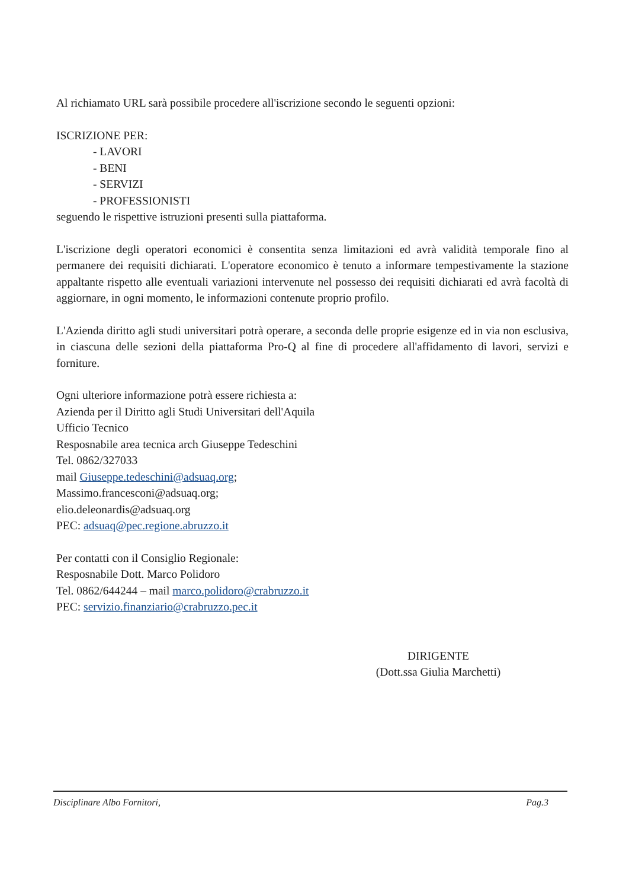Al richiamato URL sarà possibile procedere all'iscrizione secondo le seguenti opzioni:
ISCRIZIONE PER:
- LAVORI
- BENI
- SERVIZI
- PROFESSIONISTI
seguendo le rispettive istruzioni presenti sulla piattaforma.
L'iscrizione degli operatori economici è consentita senza limitazioni ed avrà validità temporale fino al permanere dei requisiti dichiarati. L'operatore economico è tenuto a informare tempestivamente la stazione appaltante rispetto alle eventuali variazioni intervenute nel possesso dei requisiti dichiarati ed avrà facoltà di aggiornare, in ogni momento, le informazioni contenute proprio profilo.
L'Azienda diritto agli studi universitari potrà operare, a seconda delle proprie esigenze ed in via non esclusiva, in ciascuna delle sezioni della piattaforma Pro-Q al fine di procedere all'affidamento di lavori, servizi e forniture.
Ogni ulteriore informazione potrà essere richiesta a:
Azienda per il Diritto agli Studi Universitari dell'Aquila
Ufficio Tecnico
Resposnabile area tecnica arch Giuseppe Tedeschini
Tel. 0862/327033
mail Giuseppe.tedeschini@adsuaq.org;
Massimo.francesconi@adsuaq.org;
elio.deleonardis@adsuaq.org
PEC: adsuaq@pec.regione.abruzzo.it
Per contatti con il Consiglio Regionale:
Resposnabile Dott. Marco Polidoro
Tel. 0862/644244 – mail marco.polidoro@crabruzzo.it
PEC: servizio.finanziario@crabruzzo.pec.it
DIRIGENTE
(Dott.ssa Giulia Marchetti)
Disciplinare Albo Fornitori, Pag.3